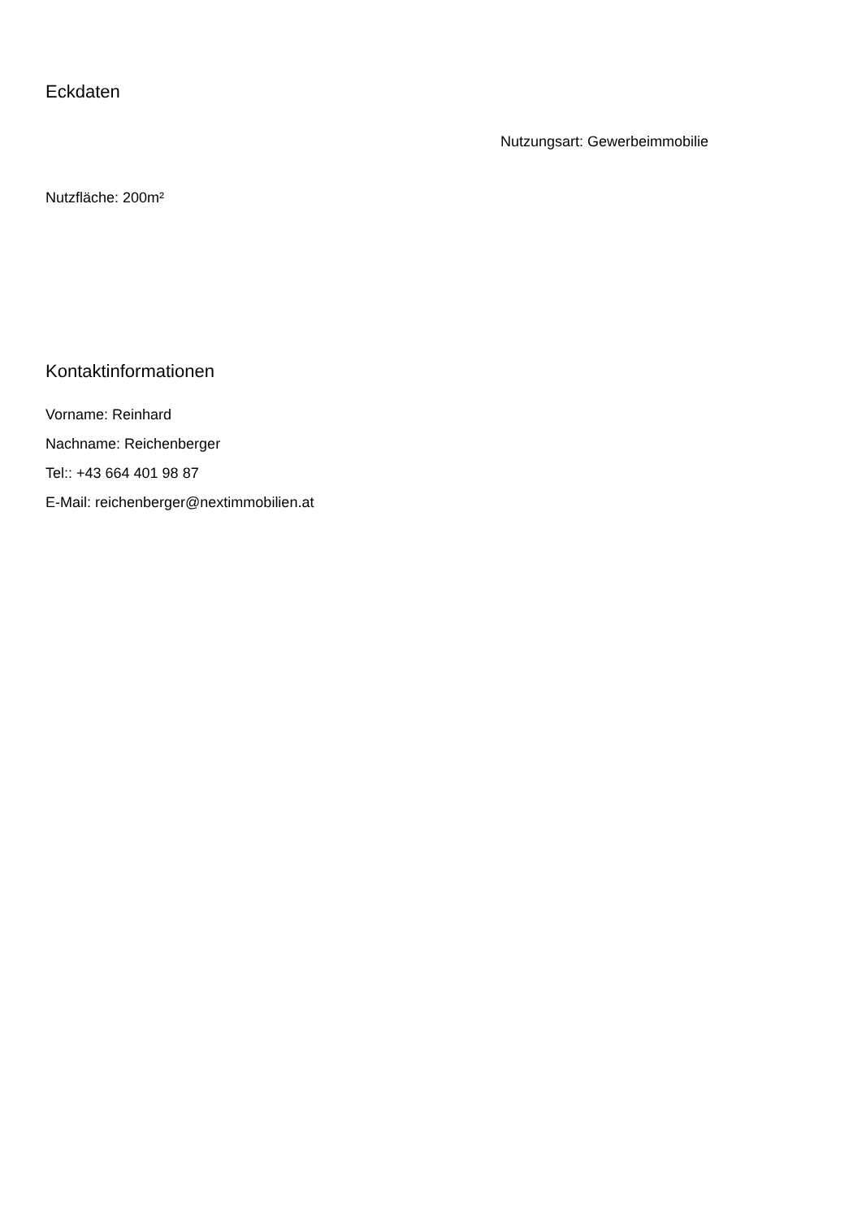Eckdaten
Nutzungsart: Gewerbeimmobilie
Nutzfläche: 200m²
Kontaktinformationen
Vorname: Reinhard
Nachname: Reichenberger
Tel:: +43 664 401 98 87
E-Mail: reichenberger@nextimmobilien.at